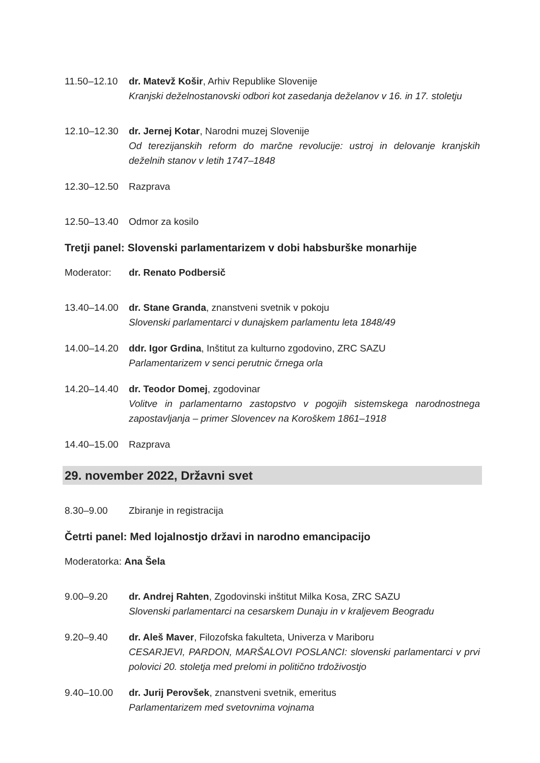11.50–12.10 dr. Matevž Košir, Arhiv Republike Slovenije
Kranjski deželnostanovski odbori kot zasedanja deželanov v 16. in 17. stoletju
12.10–12.30 dr. Jernej Kotar, Narodni muzej Slovenije
Od terezijanskih reform do marčne revolucije: ustroj in delovanje kranjskih deželnih stanov v letih 1747–1848
12.30–12.50 Razprava
12.50–13.40 Odmor za kosilo
Tretji panel: Slovenski parlamentarizem v dobi habsburške monarhije
Moderator: dr. Renato Podbersič
13.40–14.00 dr. Stane Granda, znanstveni svetnik v pokoju
Slovenski parlamentarci v dunajskem parlamentu leta 1848/49
14.00–14.20 ddr. Igor Grdina, Inštitut za kulturno zgodovino, ZRC SAZU
Parlamentarizem v senci perutnic črnega orla
14.20–14.40 dr. Teodor Domej, zgodovinar
Volitve in parlamentarno zastopstvo v pogojih sistemskega narodnostnega zapostavljanja – primer Slovencev na Koroškem 1861–1918
14.40–15.00 Razprava
29. november 2022, Državni svet
8.30–9.00 Zbiranje in registracija
Četrti panel: Med lojalnostjo državi in narodno emancipacijo
Moderatorka: Ana Šela
9.00–9.20 dr. Andrej Rahten, Zgodovinski inštitut Milka Kosa, ZRC SAZU
Slovenski parlamentarci na cesarskem Dunaju in v kraljevem Beogradu
9.20–9.40 dr. Aleš Maver, Filozofska fakulteta, Univerza v Mariboru
CESARJEVI, PARDON, MARŠALOVI POSLANCI: slovenski parlamentarci v prvi polovici 20. stoletja med prelomi in politično trdoživostjo
9.40–10.00 dr. Jurij Perovšek, znanstveni svetnik, emeritus
Parlamentarizem med svetovnima vojnama